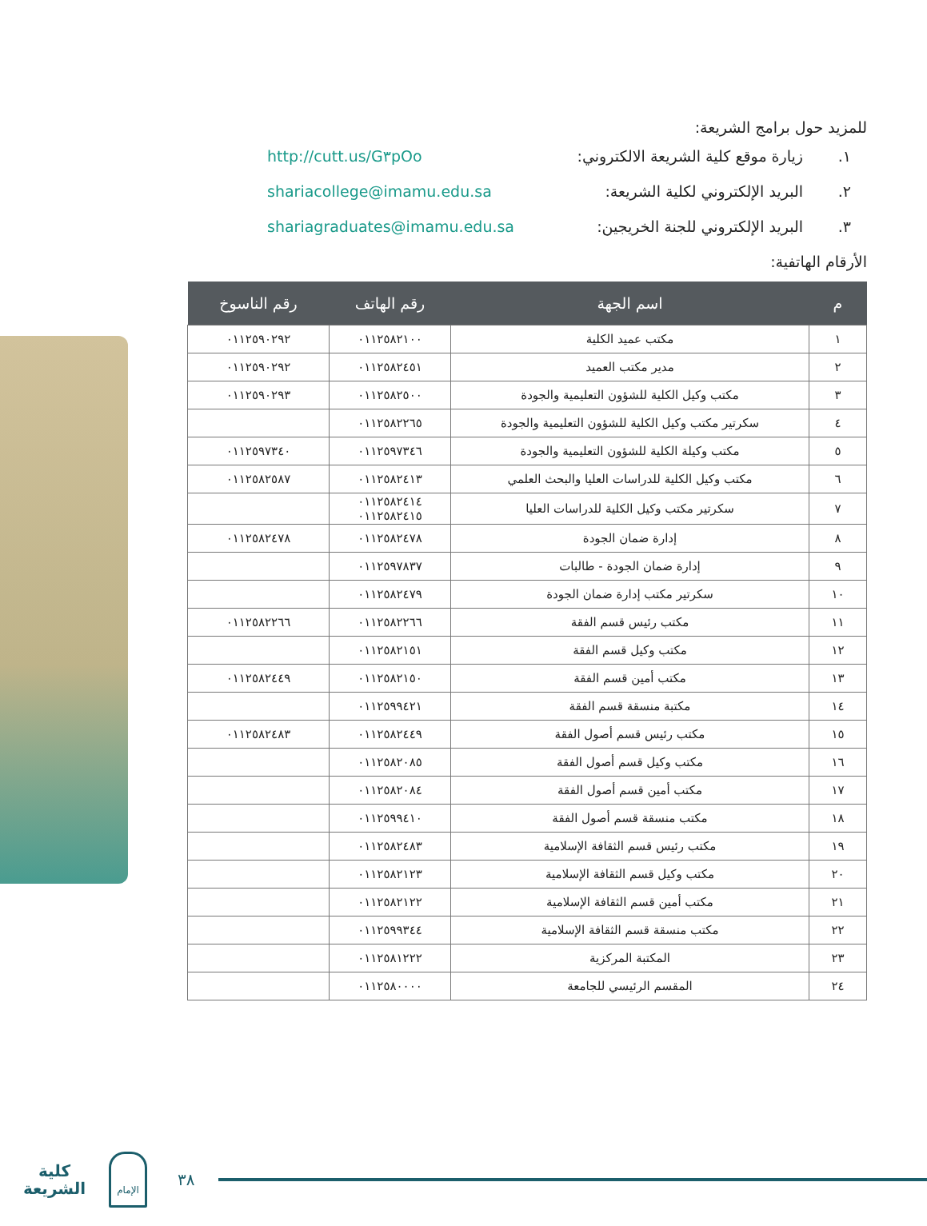للمزيد حول برامج الشريعة:
١. زيارة موقع كلية الشريعة الالكتروني: http://cutt.us/G٣pOo
٢. البريد الإلكتروني لكلية الشريعة: shariacollege@imamu.edu.sa
٣. البريد الإلكتروني للجنة الخريجين: shariagraduates@imamu.edu.sa
الأرقام الهاتفية:
| م | اسم الجهة | رقم الهاتف | رقم الناسوخ |
| --- | --- | --- | --- |
| ١ | مكتب عميد الكلية | ٠١١٢٥٨٢١٠٠ | ٠١١٢٥٩٠٢٩٢ |
| ٢ | مدير مكتب العميد | ٠١١٢٥٨٢٤٥١ | ٠١١٢٥٩٠٢٩٢ |
| ٣ | مكتب وكيل الكلية للشؤون التعليمية والجودة | ٠١١٢٥٨٢٥٠٠ | ٠١١٢٥٩٠٢٩٣ |
| ٤ | سكرتير مكتب وكيل الكلية للشؤون التعليمية والجودة | ٠١١٢٥٨٢٢٦٥ | |
| ٥ | مكتب وكيلة الكلية للشؤون التعليمية والجودة | ٠١١٢٥٩٧٣٤٦ | ٠١١٢٥٩٧٣٤٠ |
| ٦ | مكتب وكيل الكلية للدراسات العليا والبحث العلمي | ٠١١٢٥٨٢٤١٣ | ٠١١٢٥٨٢٥٨٧ |
| ٧ | سكرتير مكتب وكيل الكلية للدراسات العليا | ٠١١٢٥٨٢٤١٤ ٠١١٢٥٨٢٤١٥ | |
| ٨ | إدارة ضمان الجودة | ٠١١٢٥٨٢٤٧٨ | ٠١١٢٥٨٢٤٧٨ |
| ٩ | إدارة ضمان الجودة - طالبات | ٠١١٢٥٩٧٨٣٧ | |
| ١٠ | سكرتير مكتب إدارة ضمان الجودة | ٠١١٢٥٨٢٤٧٩ | |
| ١١ | مكتب رئيس قسم الفقة | ٠١١٢٥٨٢٢٦٦ | ٠١١٢٥٨٢٢٦٦ |
| ١٢ | مكتب وكيل قسم الفقة | ٠١١٢٥٨٢١٥١ | |
| ١٣ | مكتب أمين قسم الفقة | ٠١١٢٥٨٢١٥٠ | ٠١١٢٥٨٢٤٤٩ |
| ١٤ | مكتبة منسقة قسم الفقة | ٠١١٢٥٩٩٤٢١ | |
| ١٥ | مكتب رئيس قسم أصول الفقة | ٠١١٢٥٨٢٤٤٩ | ٠١١٢٥٨٢٤٨٣ |
| ١٦ | مكتب وكيل قسم أصول الفقة | ٠١١٢٥٨٢٠٨٥ | |
| ١٧ | مكتب أمين قسم أصول الفقة | ٠١١٢٥٨٢٠٨٤ | |
| ١٨ | مكتب منسقة قسم أصول الفقة | ٠١١٢٥٩٩٤١٠ | |
| ١٩ | مكتب رئيس قسم الثقافة الإسلامية | ٠١١٢٥٨٢٤٨٣ | |
| ٢٠ | مكتب وكيل قسم الثقافة الإسلامية | ٠١١٢٥٨٢١٢٣ | |
| ٢١ | مكتب أمين قسم الثقافة الإسلامية | ٠١١٢٥٨٢١٢٢ | |
| ٢٢ | مكتب منسقة قسم الثقافة الإسلامية | ٠١١٢٥٩٩٣٤٤ | |
| ٢٣ | المكتبة المركزية | ٠١١٢٥٨١٢٢٢ | |
| ٢٤ | المقسم الرئيسي للجامعة | ٠١١٢٥٨٠٠٠٠ | |
كلية الشريعة
الإمام
٣٨